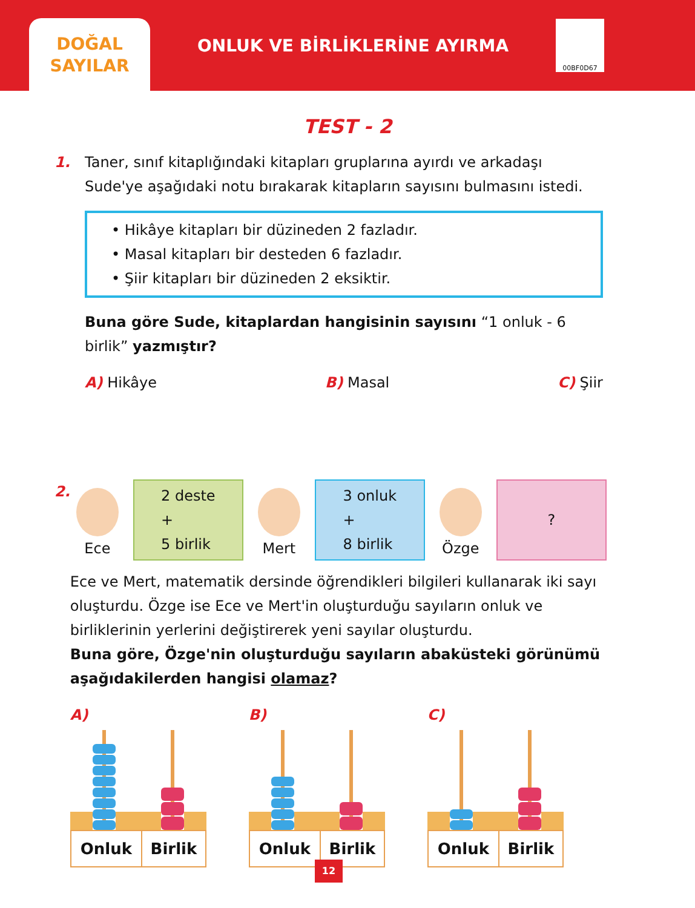DOĞAL
SAYILAR
ONLUK VE BİRLİKLERİNE AYIRMA
00BF0D67
TEST - 2
1. Taner, sınıf kitaplığındaki kitapları gruplarına ayırdı ve arkadaşı Sude'ye aşağıdaki notu bırakarak kitapların sayısını bulmasını istedi.
• Hikâye kitapları bir düzineden 2 fazladır.
• Masal kitapları bir desteden 6 fazladır.
• Şiir kitapları bir düzineden 2 eksiktir.
Buna göre Sude, kitaplardan hangisinin sayısını “1 onluk - 6 birlik” yazmıştır?
A) Hikâye B) Masal C) Şiir
2. Ece
2 deste
+
5 birlik
Mert
3 onluk
+
8 birlik
Özge
?
Ece ve Mert, matematik dersinde öğrendikleri bilgileri kullanarak iki sayı oluşturdu. Özge ise Ece ve Mert'in oluşturduğu sayıların onluk ve birliklerinin yerlerini değiştirerek yeni sayılar oluşturdu.
Buna göre, Özge'nin oluşturduğu sayıların abaküsteki görünümü aşağıdakilerden hangisi olamaz?
A)
| Onluk | Birlik |
B)
| Onluk | Birlik |
C)
| Onluk | Birlik |
12